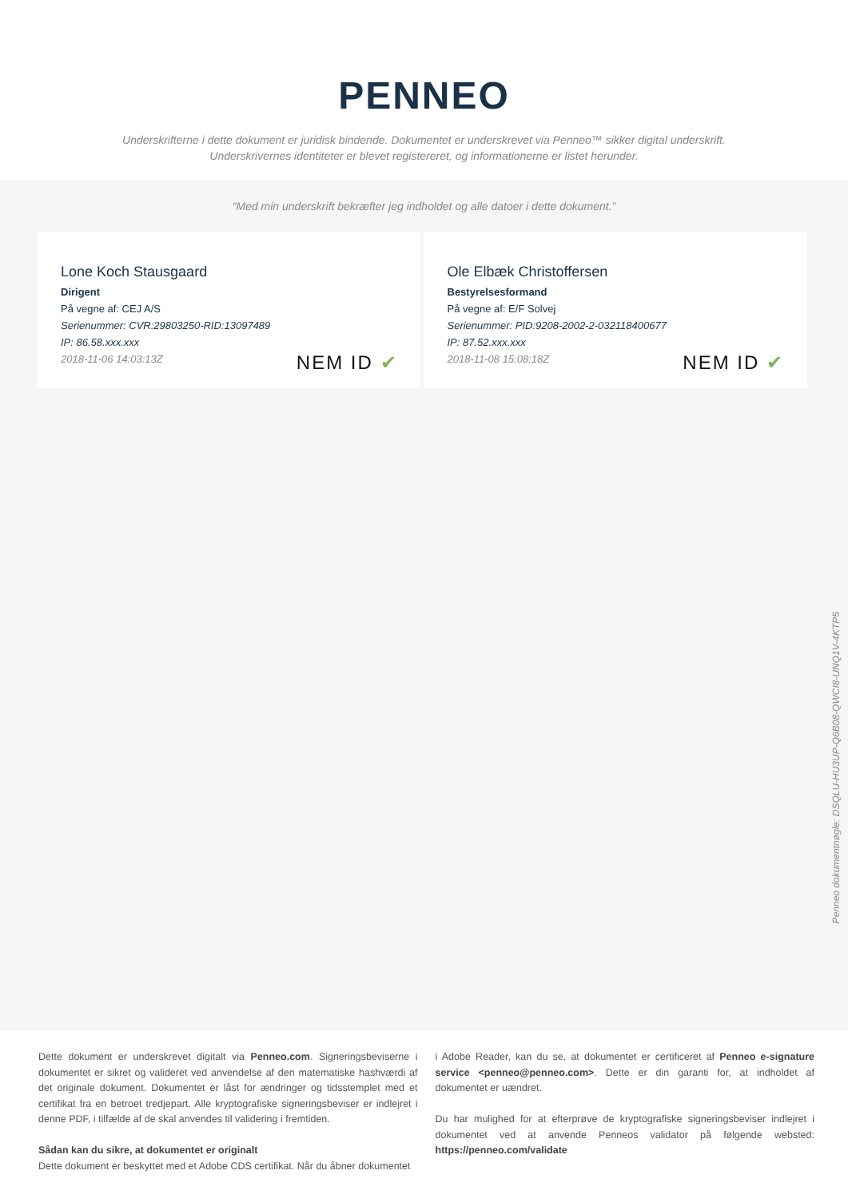PENNEO
Underskrifterne i dette dokument er juridisk bindende. Dokumentet er underskrevet via Penneo™ sikker digital underskrift.
Underskrivernes identiteter er blevet registereret, og informationerne er listet herunder.
“Med min underskrift bekræfter jeg indholdet og alle datoer i dette dokument.”
Lone Koch Stausgaard
Dirigent
På vegne af: CEJ A/S
Serienummer: CVR:29803250-RID:13097489
IP: 86.58.xxx.xxx
2018-11-06 14:03:13Z
NEM ID ✔
Ole Elbæk Christoffersen
Bestyrelsesformand
På vegne af: E/F Solvej
Serienummer: PID:9208-2002-2-032118400677
IP: 87.52.xxx.xxx
2018-11-08 15:08:18Z
NEM ID ✔
Penneo dokumentnøgle: DSQLU-HU3UP-Q6B08-QWCI8-UNQ1V-4KTP5
Dette dokument er underskrevet digitalt via Penneo.com. Signeringsbeviserne i dokumentet er sikret og valideret ved anvendelse af den matematiske hashværdi af det originale dokument. Dokumentet er låst for ændringer og tidsstemplet med et certifikat fra en betroet tredjepart. Alle kryptografiske signeringsbeviser er indlejret i denne PDF, i tilfælde af de skal anvendes til validering i fremtiden.
Sådan kan du sikre, at dokumentet er originalt
Dette dokument er beskyttet med et Adobe CDS certifikat. Når du åbner dokumentet
i Adobe Reader, kan du se, at dokumentet er certificeret af Penneo e-signature service <penneo@penneo.com>. Dette er din garanti for, at indholdet af dokumentet er uændret.
Du har mulighed for at efterprøve de kryptografiske signeringsbeviser indlejret i dokumentet ved at anvende Penneos validator på følgende websted: https://penneo.com/validate